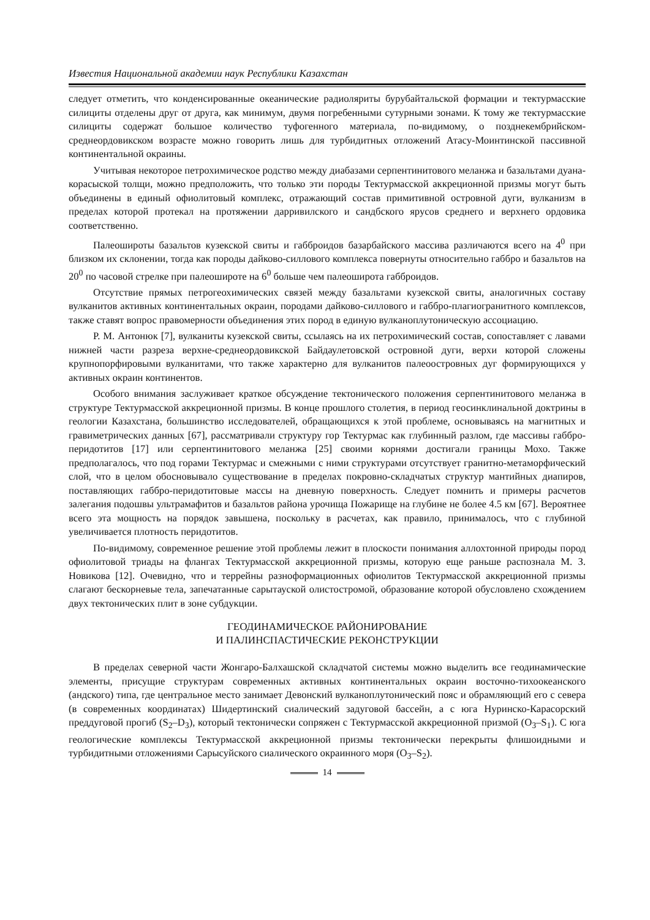Известия Национальной академии наук Республики Казахстан
следует отметить, что конденсированные океанические радиоляриты бурубайтальской формации и тектурмасские силициты отделены друг от друга, как минимум, двумя погребенными сутурными зонами. К тому же тектурмасские силициты содержат большое количество туфогенного материала, по-видимому, о позднекембрийском-среднеордовикском возрасте можно говорить лишь для турбидитных отложений Атасу-Моинтинской пассивной континентальной окраины.
Учитывая некоторое петрохимическое родство между диабазами серпентинитового меланжа и базальтами дуана-корасыской толщи, можно предположить, что только эти породы Тектурмасской аккреционной призмы могут быть объединены в единый офиолитовый комплекс, отражающий состав примитивной островной дуги, вулканизм в пределах которой протекал на протяжении дарривилского и сандбского ярусов среднего и верхнего ордовика соответственно.
Палеошироты базальтов кузекской свиты и габброидов базарбайского массива различаются всего на 4<sup>0</sup> при близком их склонении, тогда как породы дайково-силлового комплекса повернуты относительно габбро и базальтов на 20<sup>0</sup> по часовой стрелке при палеошироте на 6<sup>0</sup> больше чем палеоширота габброидов.
Отсутствие прямых петрогеохимических связей между базальтами кузекской свиты, аналогичных составу вулканитов активных континентальных окраин, породами дайково-силлового и габбро-плагиогранитного комплексов, также ставят вопрос правомерности объединения этих пород в единую вулканоплутоническую ассоциацию.
Р. М. Антонюк [7], вулканиты кузекской свиты, ссылаясь на их петрохимический состав, сопоставляет с лавами нижней части разреза верхне-среднеордовикской Байдаулетовской островной дуги, верхи которой сложены крупнопорфировыми вулканитами, что также характерно для вулканитов палеоостровных дуг формирующихся у активных окраин континентов.
Особого внимания заслуживает краткое обсуждение тектонического положения серпентинитового меланжа в структуре Тектурмасской аккреционной призмы. В конце прошлого столетия, в период геосинклинальной доктрины в геологии Казахстана, большинство исследователей, обращающихся к этой проблеме, основываясь на магнитных и гравиметрических данных [67], рассматривали структуру гор Тектурмас как глубинный разлом, где массивы габбро-перидотитов [17] или серпентинитового меланжа [25] своими корнями достигали границы Мохо. Также предполагалось, что под горами Тектурмас и смежными с ними структурами отсутствует гранитно-метаморфический слой, что в целом обосновывало существование в пределах покровно-складчатых структур мантийных диапиров, поставляющих габбро-перидотитовые массы на дневную поверхность. Следует помнить и примеры расчетов залегания подошвы ультрамафитов и базальтов района урочища Пожарище на глубине не более 4.5 км [67]. Вероятнее всего эта мощность на порядок завышена, поскольку в расчетах, как правило, принималось, что с глубиной увеличивается плотность перидотитов.
По-видимому, современное решение этой проблемы лежит в плоскости понимания аллохтонной природы пород офиолитовой триады на флангах Тектурмасской аккреционной призмы, которую еще раньше распознала М. З. Новикова [12]. Очевидно, что и террейны разноформационных офиолитов Тектурмасской аккреционной призмы слагают бескорневые тела, запечатанные сарытауской олистостромой, образование которой обусловлено схождением двух тектонических плит в зоне субдукции.
ГЕОДИНАМИЧЕСКОЕ РАЙОНИРОВАНИЕ
И ПАЛИНСПАСТИЧЕСКИЕ РЕКОНСТРУКЦИИ
В пределах северной части Жонгаро-Балхашской складчатой системы можно выделить все геодинамические элементы, присущие структурам современных активных континентальных окраин восточно-тихоокеанского (андского) типа, где центральное место занимает Девонский вулканоплутонический пояс и обрамляющий его с севера (в современных координатах) Шидертинский сиалический задуговой бассейн, а с юга Нуринско-Карасорский преддуговой прогиб (S<sub>2</sub>–D<sub>3</sub>), который тектонически сопряжен с Тектурмасской аккреционной призмой (O<sub>3</sub>–S<sub>1</sub>). С юга геологические комплексы Тектурмасской аккреционной призмы тектонически перекрыты флишоидными и турбидитными отложениями Сарысуйского сиалического окраинного моря (O<sub>3</sub>–S<sub>2</sub>).
14